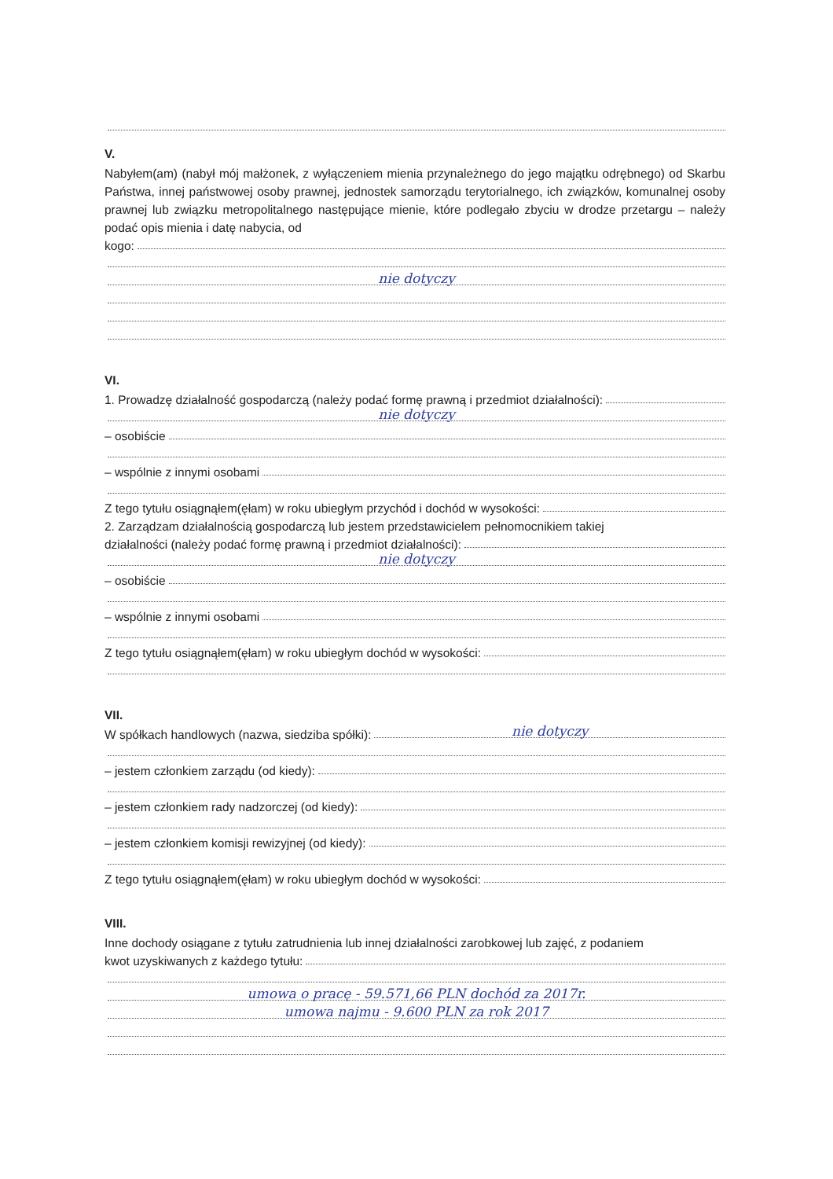V.
Nabyłem(am) (nabył mój małżonek, z wyłączeniem mienia przynależnego do jego majątku odrębnego) od Skarbu Państwa, innej państwowej osoby prawnej, jednostek samorządu terytorialnego, ich związków, komunalnej osoby prawnej lub związku metropolitalnego następujące mienie, które podlegało zbyciu w drodze przetargu – należy podać opis mienia i datę nabycia, od
kogo:
nie dotyczy
VI.
1. Prowadzę działalność gospodarczą (należy podać formę prawną i przedmiot działalności):
nie dotyczy
– osobiście
– wspólnie z innymi osobami
Z tego tytułu osiągnąłem(ęłam) w roku ubiegłym przychód i dochód w wysokości:
2. Zarządzam działalnością gospodarczą lub jestem przedstawicielem pełnomocnikiem takiej
działalności (należy podać formę prawną i przedmiot działalności):
nie dotyczy
– osobiście
– wspólnie z innymi osobami
Z tego tytułu osiągnąłem(ęłam) w roku ubiegłym dochód w wysokości:
VII.
W spółkach handlowych (nazwa, siedziba spółki):
nie dotyczy
– jestem członkiem zarządu (od kiedy):
– jestem członkiem rady nadzorczej (od kiedy):
– jestem członkiem komisji rewizyjnej (od kiedy):
Z tego tytułu osiągnąłem(ęłam) w roku ubiegłym dochód w wysokości:
VIII.
Inne dochody osiągane z tytułu zatrudnienia lub innej działalności zarobkowej lub zajęć, z podaniem
kwot uzyskiwanych z każdego tytułu:
umowa o pracę - 59.571,66 PLN dochód za 2017r.
umowa najmu - 9.600 PLN za rok 2017